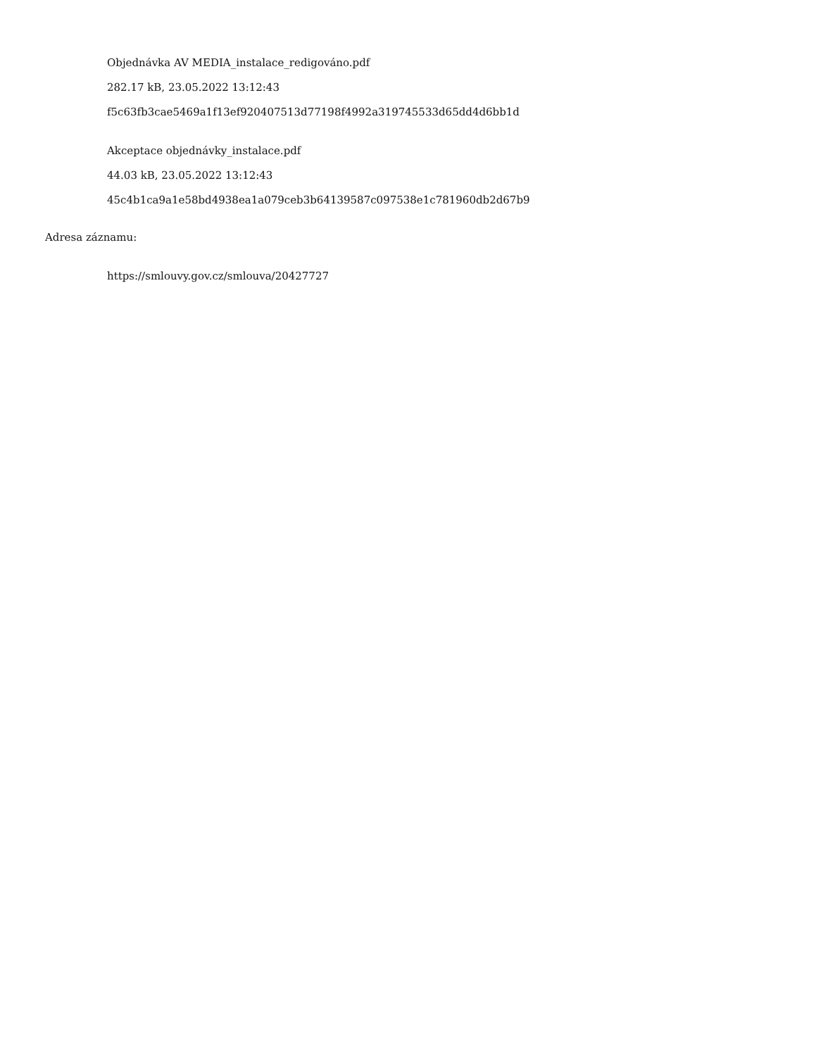Objednávka AV MEDIA_instalace_redigováno.pdf
282.17 kB, 23.05.2022 13:12:43
f5c63fb3cae5469a1f13ef920407513d77198f4992a319745533d65dd4d6bb1d
Akceptace objednávky_instalace.pdf
44.03 kB, 23.05.2022 13:12:43
45c4b1ca9a1e58bd4938ea1a079ceb3b64139587c097538e1c781960db2d67b9
Adresa záznamu:
https://smlouvy.gov.cz/smlouva/20427727